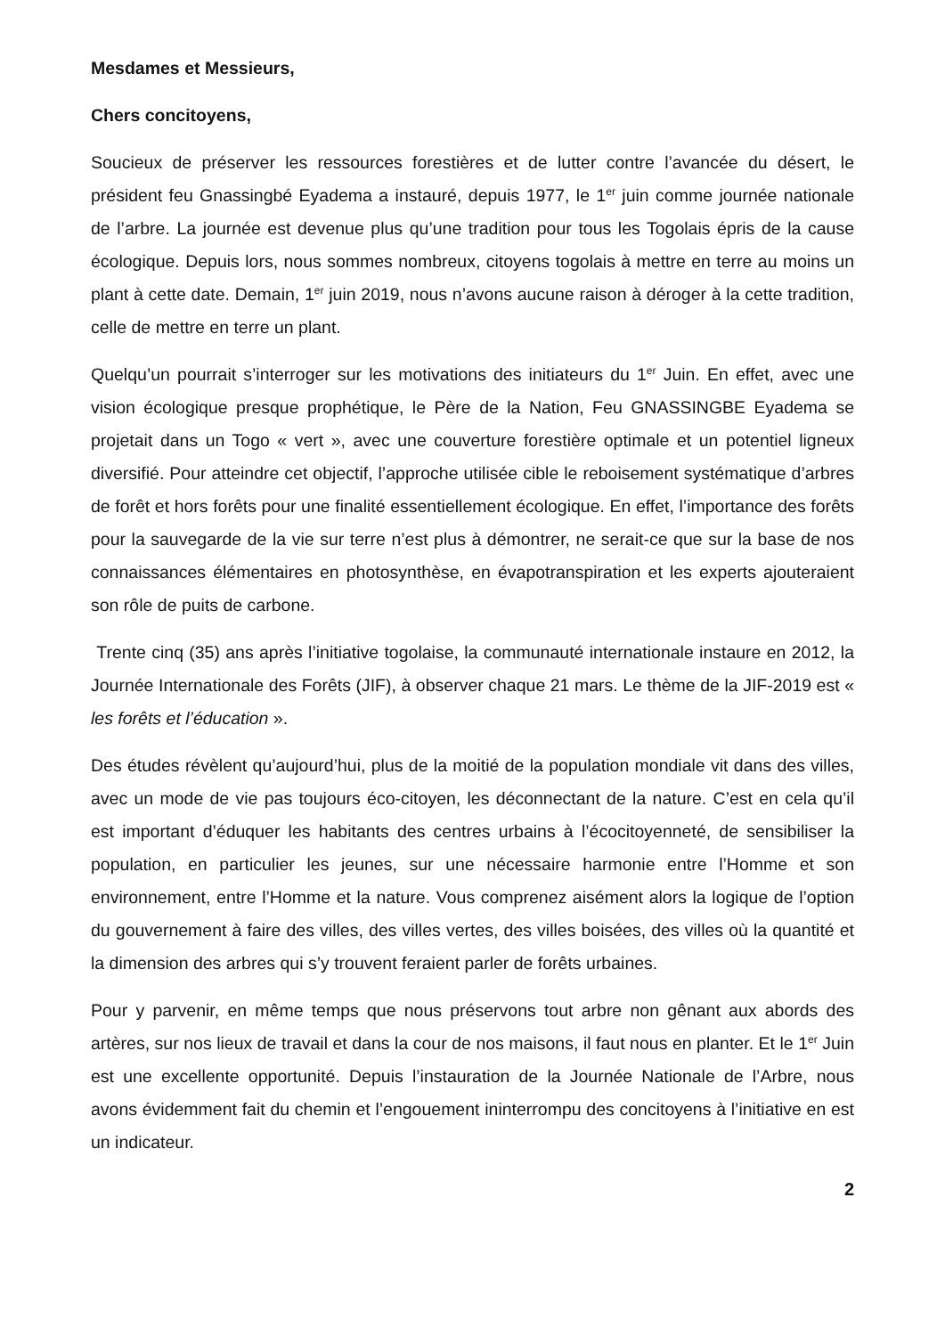Mesdames et Messieurs,
Chers concitoyens,
Soucieux de préserver les ressources forestières et de lutter contre l’avancée du désert, le président feu Gnassingbé Eyadema a instauré, depuis 1977, le 1<sup>er</sup> juin comme journée nationale de l’arbre. La journée est devenue plus qu’une tradition pour tous les Togolais épris de la cause écologique. Depuis lors, nous sommes nombreux, citoyens togolais à mettre en terre au moins un plant à cette date. Demain, 1<sup>er</sup> juin 2019, nous n’avons aucune raison à déroger à la cette tradition, celle de mettre en terre un plant.
Quelqu’un pourrait s’interroger sur les motivations des initiateurs du 1<sup>er</sup> Juin. En effet, avec une vision écologique presque prophétique, le Père de la Nation, Feu GNASSINGBE Eyadema se projetait dans un Togo « vert », avec une couverture forestière optimale et un potentiel ligneux diversifié. Pour atteindre cet objectif, l’approche utilisée cible le reboisement systématique d’arbres de forêt et hors forêts pour une finalité essentiellement écologique. En effet, l’importance des forêts pour la sauvegarde de la vie sur terre n’est plus à démontrer, ne serait-ce que sur la base de nos connaissances élémentaires en photosynthèse, en évapotranspiration et les experts ajouteraient son rôle de puits de carbone.
Trente cinq (35) ans après l’initiative togolaise, la communauté internationale instaure en 2012, la Journée Internationale des Forêts (JIF), à observer chaque 21 mars. Le thème de la JIF-2019 est « les forêts et l’éducation ».
Des études révèlent qu’aujourd’hui, plus de la moitié de la population mondiale vit dans des villes, avec un mode de vie pas toujours éco-citoyen, les déconnectant de la nature. C’est en cela qu’il est important d’éduquer les habitants des centres urbains à l’écocitoyenneté, de sensibiliser la population, en particulier les jeunes, sur une nécessaire harmonie entre l’Homme et son environnement, entre l’Homme et la nature. Vous comprenez aisément alors la logique de l’option du gouvernement à faire des villes, des villes vertes, des villes boisées, des villes où la quantité et la dimension des arbres qui s’y trouvent feraient parler de forêts urbaines.
Pour y parvenir, en même temps que nous préservons tout arbre non gênant aux abords des artères, sur nos lieux de travail et dans la cour de nos maisons, il faut nous en planter. Et le 1<sup>er</sup> Juin est une excellente opportunité. Depuis l’instauration de la Journée Nationale de l’Arbre, nous avons évidemment fait du chemin et l’engouement ininterrompu des concitoyens à l’initiative en est un indicateur.
2